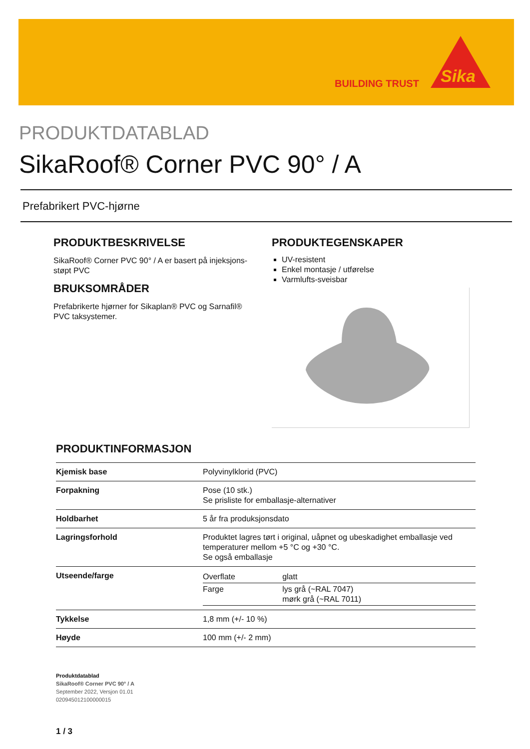BUILDING TRUST
Sika
PRODUKTDATABLAD
SikaRoof® Corner PVC 90° / A
Prefabrikert PVC-hjørne
PRODUKTBESKRIVELSE
SikaRoof® Corner PVC 90° / A er basert på injeksjons-støpt PVC
BRUKSOMRÅDER
Prefabrikerte hjørner for Sikaplan® PVC og Sarnafil® PVC taksystemer.
PRODUKTEGENSKAPER
UV-resistent
Enkel montasje / utførelse
Varmlufts-sveisbar
PRODUKTINFORMASJON
| Kjemisk base | Polyvinylklorid (PVC) |
| Forpakning | Pose (10 stk.) Se prisliste for emballasje-alternativer |
| Holdbarhet | 5 år fra produksjonsdato |
| Lagringsforhold | Produktet lagres tørt i original, uåpnet og ubeskadighet emballasje ved temperaturer mellom +5 °C og +30 °C. Se også emballasje |
| Utseende/farge | / Overflate / glatt / / Farge / lys grå (~RAL 7047) mørk grå (~RAL 7011) / |
| Tykkelse | 1,8 mm (+/- 10 %) |
| Høyde | 100 mm (+/- 2 mm) |
Produktdatablad
SikaRoof® Corner PVC 90° / A
September 2022, Versjon 01.01
020945012100000015
1 / 3